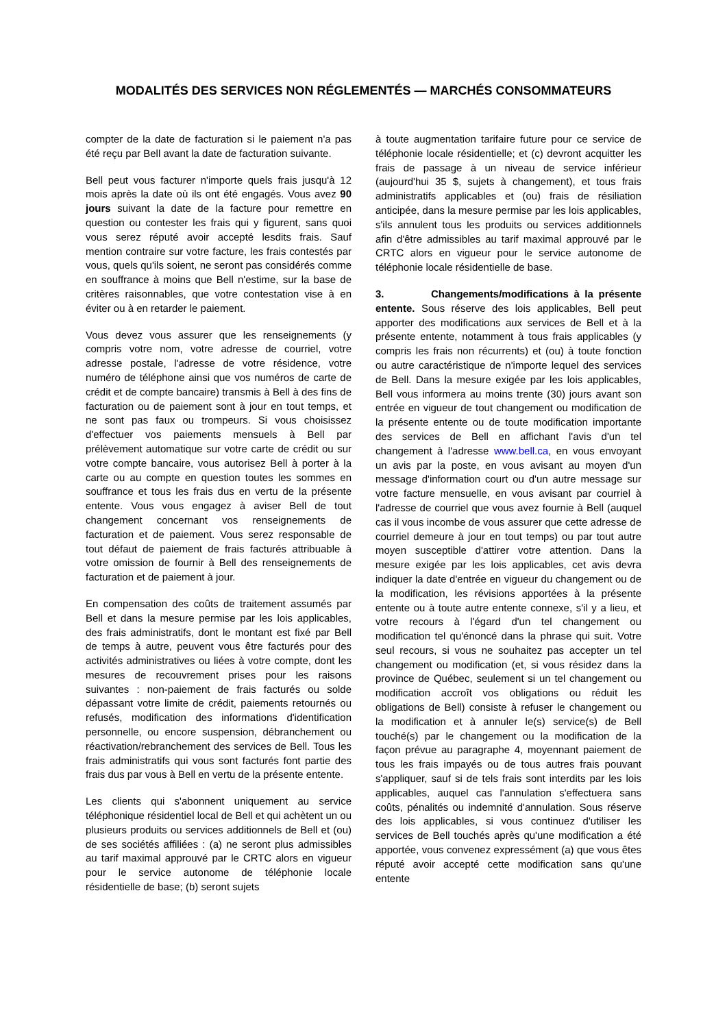MODALITÉS DES SERVICES NON RÉGLEMENTÉS — MARCHÉS CONSOMMATEURS
compter de la date de facturation si le paiement n'a pas été reçu par Bell avant la date de facturation suivante.
Bell peut vous facturer n'importe quels frais jusqu'à 12 mois après la date où ils ont été engagés. Vous avez 90 jours suivant la date de la facture pour remettre en question ou contester les frais qui y figurent, sans quoi vous serez réputé avoir accepté lesdits frais. Sauf mention contraire sur votre facture, les frais contestés par vous, quels qu'ils soient, ne seront pas considérés comme en souffrance à moins que Bell n'estime, sur la base de critères raisonnables, que votre contestation vise à en éviter ou à en retarder le paiement.
Vous devez vous assurer que les renseignements (y compris votre nom, votre adresse de courriel, votre adresse postale, l'adresse de votre résidence, votre numéro de téléphone ainsi que vos numéros de carte de crédit et de compte bancaire) transmis à Bell à des fins de facturation ou de paiement sont à jour en tout temps, et ne sont pas faux ou trompeurs. Si vous choisissez d'effectuer vos paiements mensuels à Bell par prélèvement automatique sur votre carte de crédit ou sur votre compte bancaire, vous autorisez Bell à porter à la carte ou au compte en question toutes les sommes en souffrance et tous les frais dus en vertu de la présente entente. Vous vous engagez à aviser Bell de tout changement concernant vos renseignements de facturation et de paiement. Vous serez responsable de tout défaut de paiement de frais facturés attribuable à votre omission de fournir à Bell des renseignements de facturation et de paiement à jour.
En compensation des coûts de traitement assumés par Bell et dans la mesure permise par les lois applicables, des frais administratifs, dont le montant est fixé par Bell de temps à autre, peuvent vous être facturés pour des activités administratives ou liées à votre compte, dont les mesures de recouvrement prises pour les raisons suivantes : non-paiement de frais facturés ou solde dépassant votre limite de crédit, paiements retournés ou refusés, modification des informations d'identification personnelle, ou encore suspension, débranchement ou réactivation/rebranchement des services de Bell. Tous les frais administratifs qui vous sont facturés font partie des frais dus par vous à Bell en vertu de la présente entente.
Les clients qui s'abonnent uniquement au service téléphonique résidentiel local de Bell et qui achètent un ou plusieurs produits ou services additionnels de Bell et (ou) de ses sociétés affiliées : (a) ne seront plus admissibles au tarif maximal approuvé par le CRTC alors en vigueur pour le service autonome de téléphonie locale résidentielle de base; (b) seront sujets
à toute augmentation tarifaire future pour ce service de téléphonie locale résidentielle; et (c) devront acquitter les frais de passage à un niveau de service inférieur (aujourd'hui 35 $, sujets à changement), et tous frais administratifs applicables et (ou) frais de résiliation anticipée, dans la mesure permise par les lois applicables, s'ils annulent tous les produits ou services additionnels afin d'être admissibles au tarif maximal approuvé par le CRTC alors en vigueur pour le service autonome de téléphonie locale résidentielle de base.
3. Changements/modifications à la présente entente. Sous réserve des lois applicables, Bell peut apporter des modifications aux services de Bell et à la présente entente, notamment à tous frais applicables (y compris les frais non récurrents) et (ou) à toute fonction ou autre caractéristique de n'importe lequel des services de Bell. Dans la mesure exigée par les lois applicables, Bell vous informera au moins trente (30) jours avant son entrée en vigueur de tout changement ou modification de la présente entente ou de toute modification importante des services de Bell en affichant l'avis d'un tel changement à l'adresse www.bell.ca, en vous envoyant un avis par la poste, en vous avisant au moyen d'un message d'information court ou d'un autre message sur votre facture mensuelle, en vous avisant par courriel à l'adresse de courriel que vous avez fournie à Bell (auquel cas il vous incombe de vous assurer que cette adresse de courriel demeure à jour en tout temps) ou par tout autre moyen susceptible d'attirer votre attention. Dans la mesure exigée par les lois applicables, cet avis devra indiquer la date d'entrée en vigueur du changement ou de la modification, les révisions apportées à la présente entente ou à toute autre entente connexe, s'il y a lieu, et votre recours à l'égard d'un tel changement ou modification tel qu'énoncé dans la phrase qui suit. Votre seul recours, si vous ne souhaitez pas accepter un tel changement ou modification (et, si vous résidez dans la province de Québec, seulement si un tel changement ou modification accroît vos obligations ou réduit les obligations de Bell) consiste à refuser le changement ou la modification et à annuler le(s) service(s) de Bell touché(s) par le changement ou la modification de la façon prévue au paragraphe 4, moyennant paiement de tous les frais impayés ou de tous autres frais pouvant s'appliquer, sauf si de tels frais sont interdits par les lois applicables, auquel cas l'annulation s'effectuera sans coûts, pénalités ou indemnité d'annulation. Sous réserve des lois applicables, si vous continuez d'utiliser les services de Bell touchés après qu'une modification a été apportée, vous convenez expressément (a) que vous êtes réputé avoir accepté cette modification sans qu'une entente